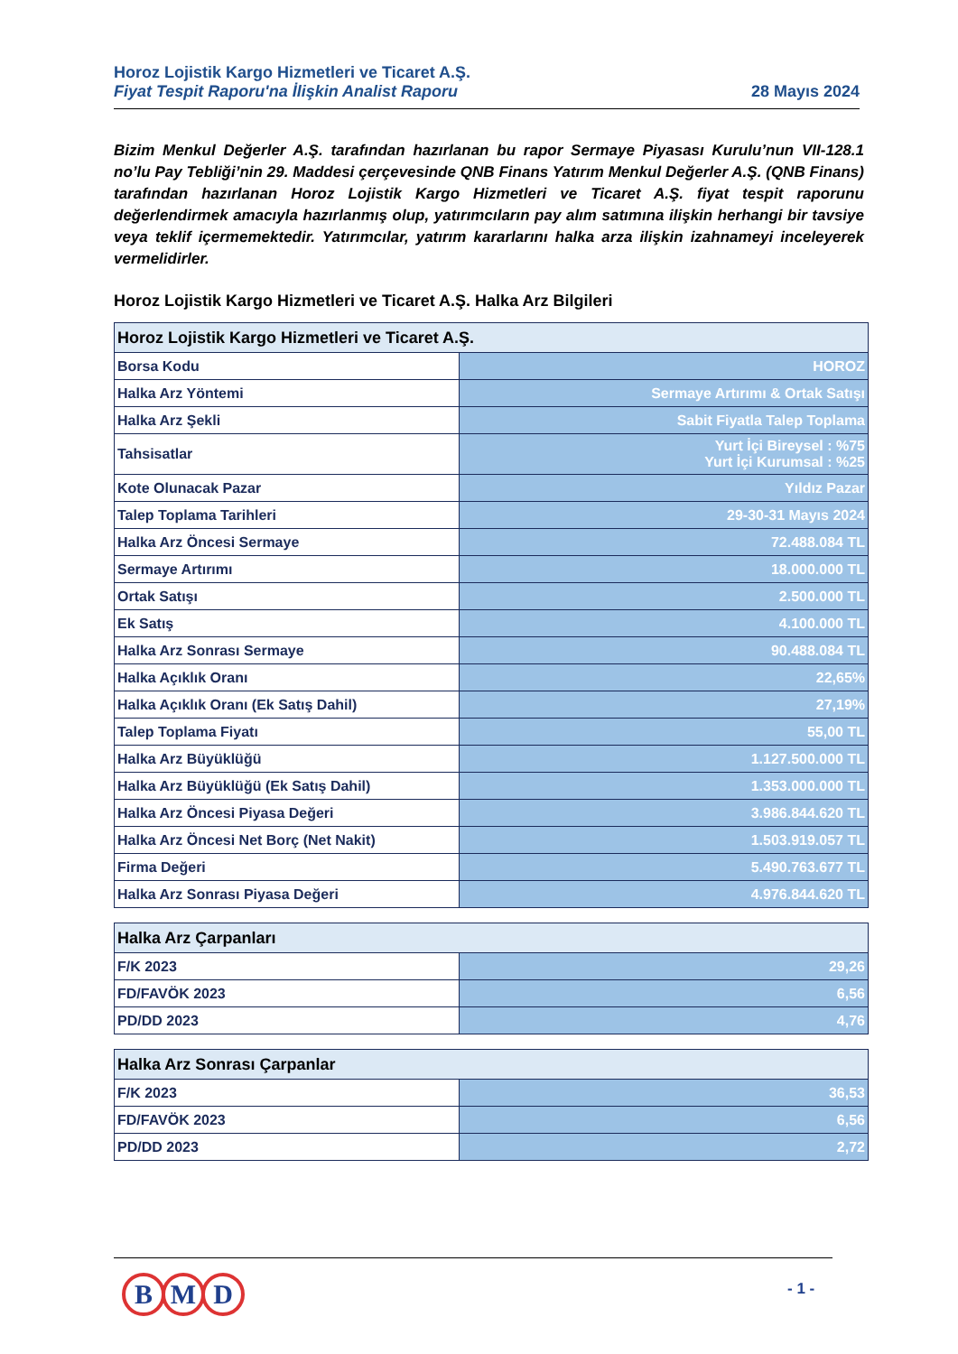Horoz Lojistik Kargo Hizmetleri ve Ticaret A.Ş.
Fiyat Tespit Raporu'na İlişkin Analist Raporu 28 Mayıs 2024
Bizim Menkul Değerler A.Ş. tarafından hazırlanan bu rapor Sermaye Piyasası Kurulu’nun VII-128.1 no’lu Pay Tebliği’nin 29. Maddesi çerçevesinde QNB Finans Yatırım Menkul Değerler A.Ş. (QNB Finans) tarafından hazırlanan Horoz Lojistik Kargo Hizmetleri ve Ticaret A.Ş. fiyat tespit raporunu değerlendirmek amacıyla hazırlanmış olup, yatırımcıların pay alım satımına ilişkin herhangi bir tavsiye veya teklif içermemektedir. Yatırımcılar, yatırım kararlarını halka arza ilişkin izahnameyi inceleyerek vermelidirler.
Horoz Lojistik Kargo Hizmetleri ve Ticaret A.Ş. Halka Arz Bilgileri
| Horoz Lojistik Kargo Hizmetleri ve Ticaret A.Ş. | |
| --- | --- |
| Borsa Kodu | HOROZ |
| Halka Arz Yöntemi | Sermaye Artırımı & Ortak Satışı |
| Halka Arz Şekli | Sabit Fiyatla Talep Toplama |
| Tahsisatlar | Yurt İçi Bireysel : %75 Yurt İçi Kurumsal : %25 |
| Kote Olunacak Pazar | Yıldız Pazar |
| Talep Toplama Tarihleri | 29-30-31 Mayıs 2024 |
| Halka Arz Öncesi Sermaye | 72.488.084 TL |
| Sermaye Artırımı | 18.000.000 TL |
| Ortak Satışı | 2.500.000 TL |
| Ek Satış | 4.100.000 TL |
| Halka Arz Sonrası Sermaye | 90.488.084 TL |
| Halka Açıklık Oranı | 22,65% |
| Halka Açıklık Oranı (Ek Satış Dahil) | 27,19% |
| Talep Toplama Fiyatı | 55,00 TL |
| Halka Arz Büyüklüğü | 1.127.500.000 TL |
| Halka Arz Büyüklüğü (Ek Satış Dahil) | 1.353.000.000 TL |
| Halka Arz Öncesi Piyasa Değeri | 3.986.844.620 TL |
| Halka Arz Öncesi Net Borç (Net Nakit) | 1.503.919.057 TL |
| Firma Değeri | 5.490.763.677 TL |
| Halka Arz Sonrası Piyasa Değeri | 4.976.844.620 TL |
| Halka Arz Çarpanları | |
| --- | --- |
| F/K 2023 | 29,26 |
| FD/FAVÖK 2023 | 6,56 |
| PD/DD 2023 | 4,76 |
| Halka Arz Sonrası Çarpanlar | |
| --- | --- |
| F/K 2023 | 36,53 |
| FD/FAVÖK 2023 | 6,56 |
| PD/DD 2023 | 2,72 |
B M D - 1 -